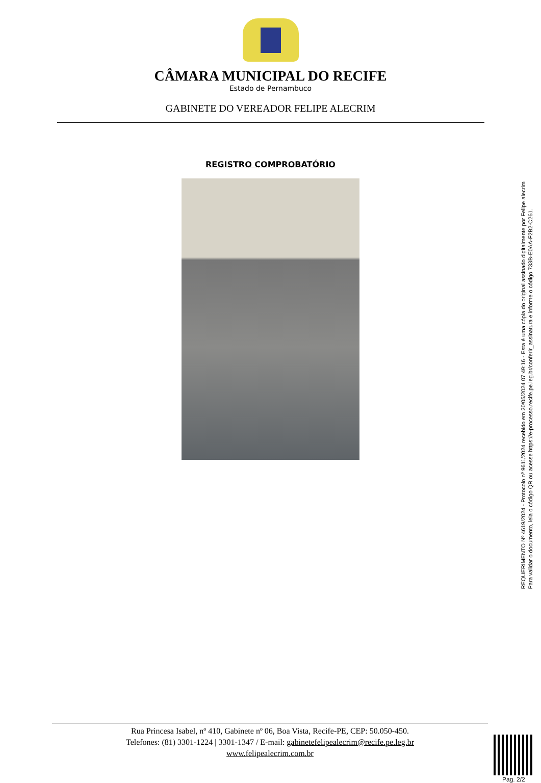CÂMARA MUNICIPAL DO RECIFE
Estado de Pernambuco
GABINETE DO VEREADOR FELIPE ALECRIM
REGISTRO COMPROBATÓRIO
REQUERIMENTO Nº 4619/2024 - Protocolo nº 9611/2024 recebido em 20/05/2024 07:49:16 - Esta é uma cópia do original assinado digitalmente por Felipe alecrim
Para validar o documento, leia o código QR ou acesse https://e-processo.recife.pe.leg.br/conferir_assinatura e informe o código 733B-E0AA-F2B2-C261.
Rua Princesa Isabel, nº 410, Gabinete nº 06, Boa Vista, Recife-PE, CEP: 50.050-450.
Telefones: (81) 3301-1224 | 3301-1347 / E-mail: gabinetefelipealecrim@recife.pe.leg.br
www.felipealecrim.com.br
Pag. 2/2